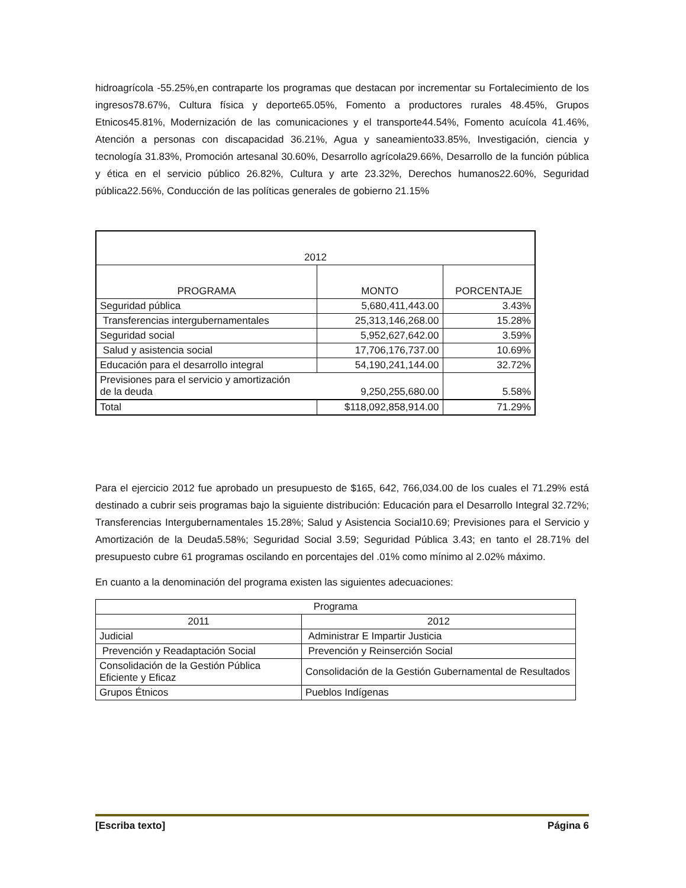hidroagrícola -55.25%,en contraparte los programas que destacan por incrementar su Fortalecimiento de los ingresos78.67%, Cultura física y deporte65.05%, Fomento a productores rurales 48.45%, Grupos Etnicos45.81%, Modernización de las comunicaciones y el transporte44.54%, Fomento acuícola 41.46%, Atención a personas con discapacidad 36.21%, Agua y saneamiento33.85%, Investigación, ciencia y tecnología 31.83%, Promoción artesanal 30.60%, Desarrollo agrícola29.66%, Desarrollo de la función pública y ética en el servicio público 26.82%, Cultura y arte 23.32%, Derechos humanos22.60%, Seguridad pública22.56%, Conducción de las políticas generales de gobierno 21.15%
| 2012 | | |
| --- | --- | --- |
| PROGRAMA | MONTO | PORCENTAJE |
| Seguridad pública | 5,680,411,443.00 | 3.43% |
| Transferencias intergubernamentales | 25,313,146,268.00 | 15.28% |
| Seguridad social | 5,952,627,642.00 | 3.59% |
| Salud y asistencia social | 17,706,176,737.00 | 10.69% |
| Educación para el desarrollo integral | 54,190,241,144.00 | 32.72% |
| Previsiones para el servicio y amortización de la deuda 9,250,255,680.00 | | 5.58% |
| Total | $118,092,858,914.00 | 71.29% |
Para el ejercicio 2012 fue aprobado un presupuesto de $165, 642, 766,034.00 de los cuales el 71.29% está destinado a cubrir seis programas bajo la siguiente distribución: Educación para el Desarrollo Integral 32.72%; Transferencias Intergubernamentales 15.28%; Salud y Asistencia Social10.69; Previsiones para el Servicio y Amortización de la Deuda5.58%; Seguridad Social 3.59; Seguridad Pública 3.43; en tanto el 28.71% del presupuesto cubre 61 programas oscilando en porcentajes del .01% como mínimo al 2.02% máximo.
En cuanto a la denominación del programa existen las siguientes adecuaciones:
| Programa | |
| --- | --- |
| 2011 | 2012 |
| Judicial | Administrar E Impartir Justicia |
| Prevención y Readaptación Social | Prevención y Reinserción Social |
| Consolidación de la Gestión Pública Eficiente y Eficaz | Consolidación de la Gestión Gubernamental de Resultados |
| Grupos Étnicos | Pueblos Indígenas |
[Escriba texto] Página 6